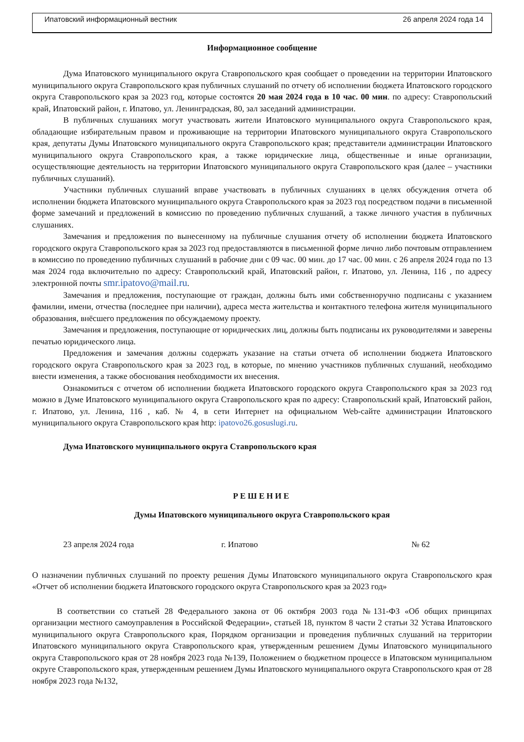Ипатовский информационный вестник 26 апреля 2024 года 14
Информационное сообщение
Дума Ипатовского муниципального округа Ставропольского края сообщает о проведении на территории Ипатовского муниципального округа Ставропольского края публичных слушаний по отчету об исполнении бюджета Ипатовского городского округа Ставропольского края за 2023 год, которые состоятся 20 мая 2024 года в 10 час. 00 мин. по адресу: Ставропольский край, Ипатовский район, г. Ипатово, ул. Ленинградская, 80, зал заседаний администрации.
В публичных слушаниях могут участвовать жители Ипатовского муниципального округа Ставропольского края, обладающие избирательным правом и проживающие на территории Ипатовского муниципального округа Ставропольского края, депутаты Думы Ипатовского муниципального округа Ставропольского края; представители администрации Ипатовского муниципального округа Ставропольского края, а также юридические лица, общественные и иные организации, осуществляющие деятельность на территории Ипатовского муниципального округа Ставропольского края (далее – участники публичных слушаний).
Участники публичных слушаний вправе участвовать в публичных слушаниях в целях обсуждения отчета об исполнении бюджета Ипатовского муниципального округа Ставропольского края за 2023 год посредством подачи в письменной форме замечаний и предложений в комиссию по проведению публичных слушаний, а также личного участия в публичных слушаниях.
Замечания и предложения по вынесенному на публичные слушания отчету об исполнении бюджета Ипатовского городского округа Ставропольского края за 2023 год предоставляются в письменной форме лично либо почтовым отправлением в комиссию по проведению публичных слушаний в рабочие дни с 09 час. 00 мин. до 17 час. 00 мин. с 26 апреля 2024 года по 13 мая 2024 года включительно по адресу: Ставропольский край, Ипатовский район, г. Ипатово, ул. Ленина, 116 , по адресу электронной почты smr.ipatovo@mail.ru.
Замечания и предложения, поступающие от граждан, должны быть ими собственноручно подписаны с указанием фамилии, имени, отчества (последнее при наличии), адреса места жительства и контактного телефона жителя муниципального образования, внёсшего предложения по обсуждаемому проекту.
Замечания и предложения, поступающие от юридических лиц, должны быть подписаны их руководителями и заверены печатью юридического лица.
Предложения и замечания должны содержать указание на статьи отчета об исполнении бюджета Ипатовского городского округа Ставропольского края за 2023 год, в которые, по мнению участников публичных слушаний, необходимо внести изменения, а также обоснования необходимости их внесения.
Ознакомиться с отчетом об исполнении бюджета Ипатовского городского округа Ставропольского края за 2023 год можно в Думе Ипатовского муниципального округа Ставропольского края по адресу: Ставропольский край, Ипатовский район, г. Ипатово, ул. Ленина, 116 , каб. № 4, в сети Интернет на официальном Web-сайте администрации Ипатовского муниципального округа Ставропольского края http: ipatovo26.gosuslugi.ru.
Дума Ипатовского муниципального округа Ставропольского края
РЕШЕНИЕ
Думы Ипатовского муниципального округа Ставропольского края
23 апреля 2024 года г. Ипатово № 62
О назначении публичных слушаний по проекту решения Думы Ипатовского муниципального округа Ставропольского края «Отчет об исполнении бюджета Ипатовского городского округа Ставропольского края за 2023 год»
В соответствии со статьей 28 Федерального закона от 06 октября 2003 года №131-ФЗ «Об общих принципах организации местного самоуправления в Российской Федерации», статьей 18, пунктом 8 части 2 статьи 32 Устава Ипатовского муниципального округа Ставропольского края, Порядком организации и проведения публичных слушаний на территории Ипатовского муниципального округа Ставропольского края, утвержденным решением Думы Ипатовского муниципального округа Ставропольского края от 28 ноября 2023 года №139, Положением о бюджетном процессе в Ипатовском муниципальном округе Ставропольского края, утвержденным решением Думы Ипатовского муниципального округа Ставропольского края от 28 ноября 2023 года №132,